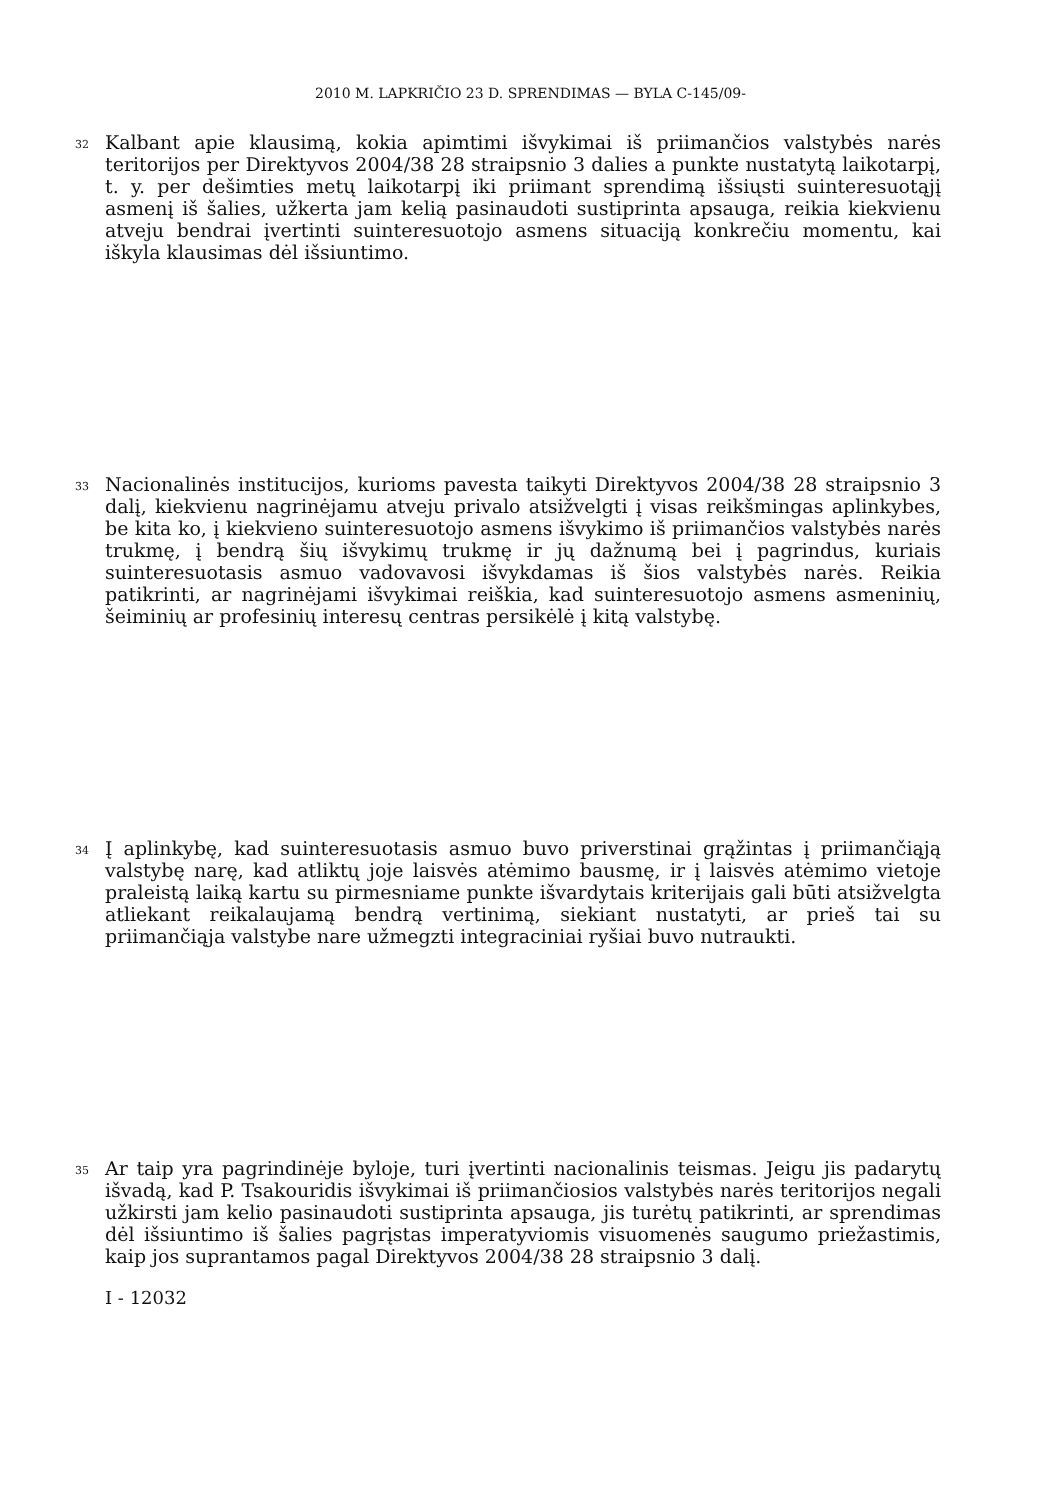2010 M. LAPKRIČIO 23 D. SPRENDIMAS — BYLA C-145/09-
32
Kalbant apie klausimą, kokia apimtimi išvykimai iš priimančios valstybės narės teritorijos per Direktyvos 2004/38 28 straipsnio 3 dalies a punkte nustatytą laikotarpį, t. y. per dešimties metų laikotarpį iki priimant sprendimą išsiųsti suinteresuotąjį asmenį iš šalies, užkerta jam kelią pasinaudoti sustiprinta apsauga, reikia kiekvienu atveju bendrai įvertinti suinteresuotojo asmens situaciją konkrečiu momentu, kai iškyla klausimas dėl išsiuntimo.
33
Nacionalinės institucijos, kurioms pavesta taikyti Direktyvos 2004/38 28 straipsnio 3 dalį, kiekvienu nagrinėjamu atveju privalo atsižvelgti į visas reikšmingas aplinkybes, be kita ko, į kiekvieno suinteresuotojo asmens išvykimo iš priimančios valstybės narės trukmę, į bendrą šių išvykimų trukmę ir jų dažnumą bei į pagrindus, kuriais suinteresuotasis asmuo vadovavosi išvykdamas iš šios valstybės narės. Reikia patikrinti, ar nagrinėjami išvykimai reiškia, kad suinteresuotojo asmens asmeninių, šeiminių ar profesinių interesų centras persikėlė į kitą valstybę.
34
Į aplinkybę, kad suinteresuotasis asmuo buvo priverstinai grąžintas į priimančiąją valstybę narę, kad atliktų joje laisvės atėmimo bausmę, ir į laisvės atėmimo vietoje praleistą laiką kartu su pirmesniame punkte išvardytais kriterijais gali būti atsižvelgta atliekant reikalaujamą bendrą vertinimą, siekiant nustatyti, ar prieš tai su priimančiąja valstybe nare užmegzti integraciniai ryšiai buvo nutraukti.
35
Ar taip yra pagrindinėje byloje, turi įvertinti nacionalinis teismas. Jeigu jis padarytų išvadą, kad P. Tsakouridis išvykimai iš priimančiosios valstybės narės teritorijos negali užkirsti jam kelio pasinaudoti sustiprinta apsauga, jis turėtų patikrinti, ar sprendimas dėl išsiuntimo iš šalies pagrįstas imperatyviomis visuomenės saugumo priežastimis, kaip jos suprantamos pagal Direktyvos 2004/38 28 straipsnio 3 dalį.
I - 12032